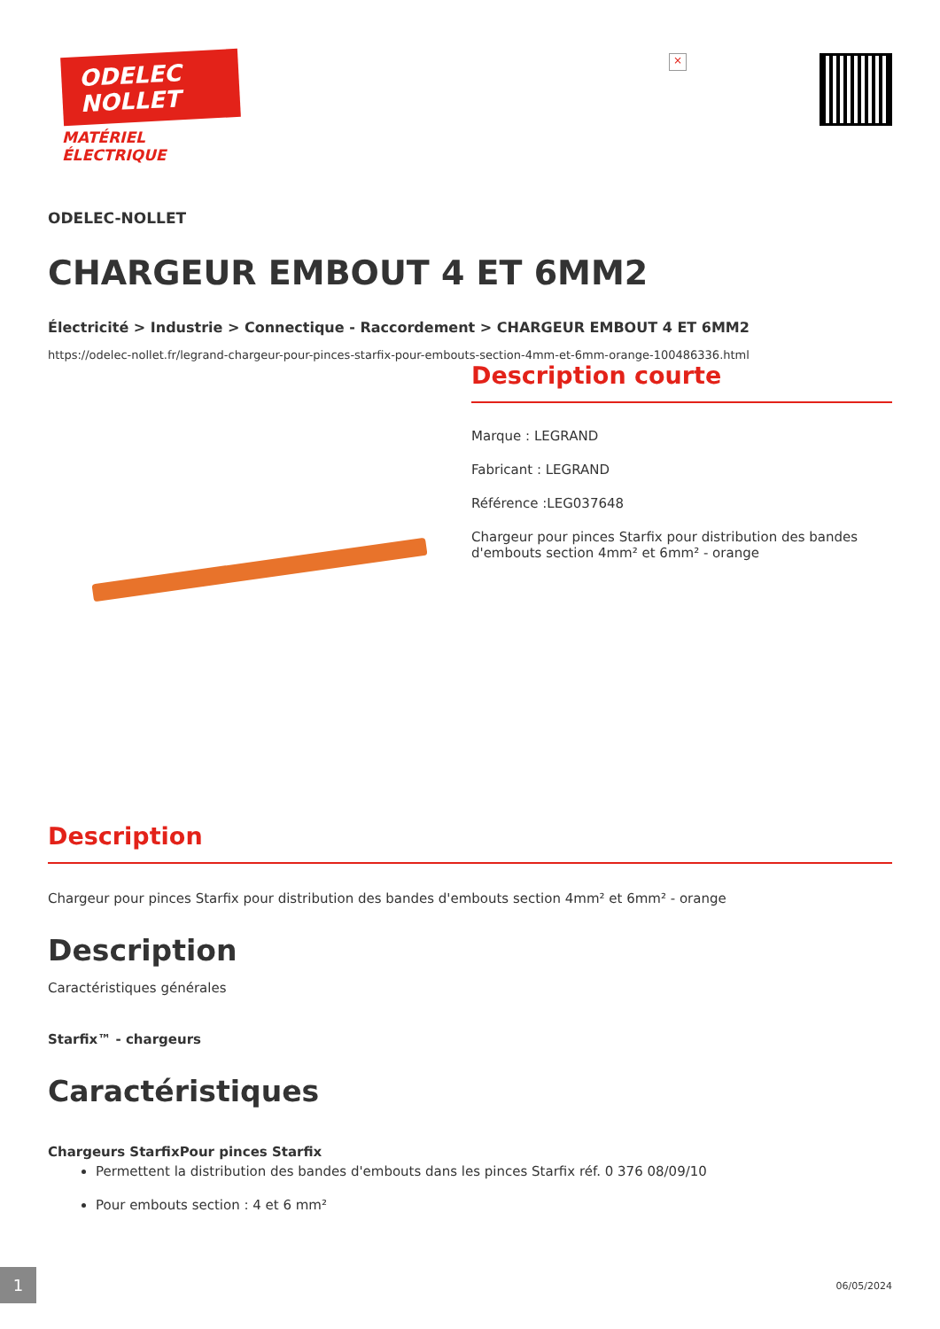ODELEC
NOLLET
MATÉRIEL
ÉLECTRIQUE
×
ODELEC-NOLLET
CHARGEUR EMBOUT 4 ET 6MM2
Électricité > Industrie > Connectique - Raccordement > CHARGEUR EMBOUT 4 ET 6MM2
https://odelec-nollet.fr/legrand-chargeur-pour-pinces-starfix-pour-embouts-section-4mm-et-6mm-orange-100486336.html
Description courte
Marque : LEGRAND
Fabricant : LEGRAND
Référence :LEG037648
Chargeur pour pinces Starfix pour distribution des bandes d'embouts section 4mm² et 6mm² - orange
Description
Chargeur pour pinces Starfix pour distribution des bandes d'embouts section 4mm² et 6mm² - orange
Description
Caractéristiques générales
Starfix™ - chargeurs
Caractéristiques
Chargeurs StarfixPour pinces Starfix
Permettent la distribution des bandes d'embouts dans les pinces Starfix réf. 0 376 08/09/10
Pour embouts section : 4 et 6 mm²
1
06/05/2024